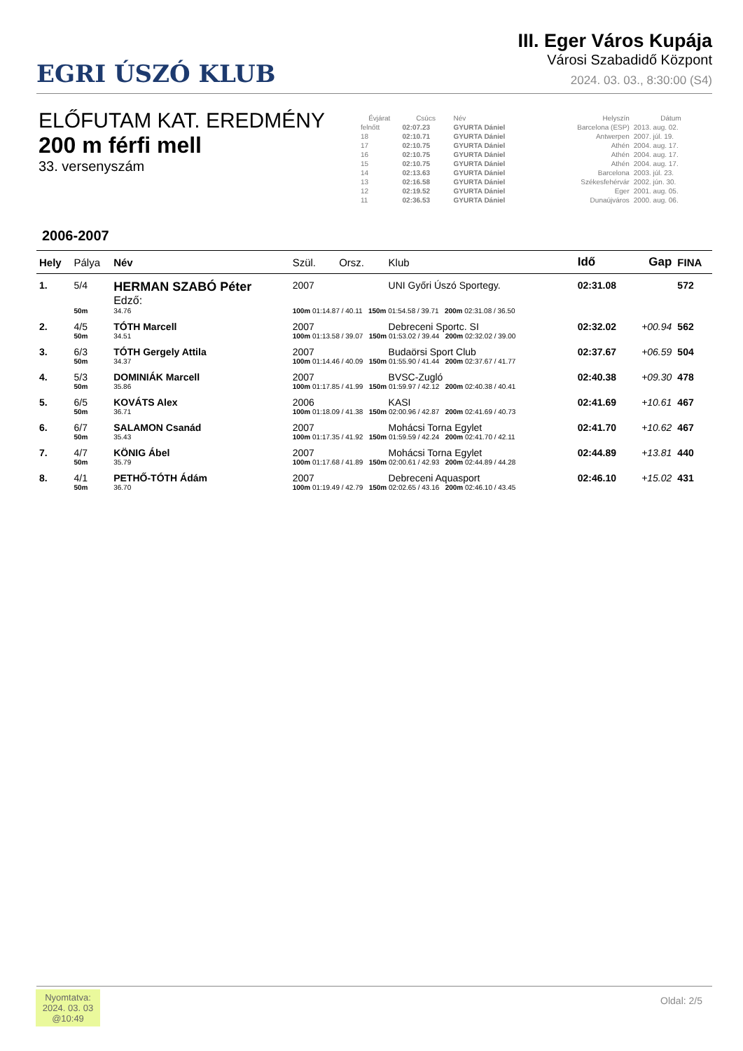EGRI ÚSZÓ KLUB
III. Eger Város Kupája
Városi Szabadidő Központ
2024. 03. 03., 8:30:00 (S4)
ELŐFUTAM KAT. EREDMÉNY
200 m férfi mell
33. versenyszám
| Évjárat | Csúcs | Név | Helyszín | Dátum |
| --- | --- | --- | --- | --- |
| felnőtt | 02:07.23 | GYURTA Dániel | Barcelona (ESP) | 2013. aug. 02. |
| 18 | 02:10.71 | GYURTA Dániel | Antwerpen | 2007. júl. 19. |
| 17 | 02:10.75 | GYURTA Dániel | Athén | 2004. aug. 17. |
| 16 | 02:10.75 | GYURTA Dániel | Athén | 2004. aug. 17. |
| 15 | 02:10.75 | GYURTA Dániel | Athén | 2004. aug. 17. |
| 14 | 02:13.63 | GYURTA Dániel | Barcelona | 2003. júl. 23. |
| 13 | 02:16.58 | GYURTA Dániel | Székesfehérvár | 2002. jún. 30. |
| 12 | 02:19.52 | GYURTA Dániel | Eger | 2001. aug. 05. |
| 11 | 02:36.53 | GYURTA Dániel | Dunaújváros | 2000. aug. 06. |
2006-2007
| Hely | Pálya | Név | | Szül. | Orsz. | Klub | Idő | Gap | FINA |
| --- | --- | --- | --- | --- | --- | --- | --- | --- | --- |
| 1. | 5/4 | HERMAN SZABÓ Péter Edző: | | 2007 | | UNI Győri Úszó Sportegy. | 02:31.08 | | 572 |
| | 50m | 34.76 | 100m 01:14.87 / 40.11 150m 01:54.58 / 39.71 200m 02:31.08 / 36.50 | | | | | | |
| 2. | 4/5 | TÓTH Marcell | | 2007 | | Debreceni Sportc. SI | 02:32.02 | +00.94 | 562 |
| | 50m | 34.51 | 100m 01:13.58 / 39.07 150m 01:53.02 / 39.44 200m 02:32.02 / 39.00 | | | | | | |
| 3. | 6/3 | TÓTH Gergely Attila | | 2007 | | Budaörsi Sport Club | 02:37.67 | +06.59 | 504 |
| | 50m | 34.37 | 100m 01:14.46 / 40.09 150m 01:55.90 / 41.44 200m 02:37.67 / 41.77 | | | | | | |
| 4. | 5/3 | DOMINIÁK Marcell | | 2007 | | BVSC-Zugló | 02:40.38 | +09.30 | 478 |
| | 50m | 35.86 | 100m 01:17.85 / 41.99 150m 01:59.97 / 42.12 200m 02:40.38 / 40.41 | | | | | | |
| 5. | 6/5 | KOVÁTS Alex | | 2006 | | KASI | 02:41.69 | +10.61 | 467 |
| | 50m | 36.71 | 100m 01:18.09 / 41.38 150m 02:00.96 / 42.87 200m 02:41.69 / 40.73 | | | | | | |
| 6. | 6/7 | SALAMON Csanád | | 2007 | | Mohácsi Torna Egylet | 02:41.70 | +10.62 | 467 |
| | 50m | 35.43 | 100m 01:17.35 / 41.92 150m 01:59.59 / 42.24 200m 02:41.70 / 42.11 | | | | | | |
| 7. | 4/7 | KÖNIG Ábel | | 2007 | | Mohácsi Torna Egylet | 02:44.89 | +13.81 | 440 |
| | 50m | 35.79 | 100m 01:17.68 / 41.89 150m 02:00.61 / 42.93 200m 02:44.89 / 44.28 | | | | | | |
| 8. | 4/1 | PETHŐ-TÓTH Ádám | | 2007 | | Debreceni Aquasport | 02:46.10 | +15.02 | 431 |
| | 50m | 36.70 | 100m 01:19.49 / 42.79 150m 02:02.65 / 43.16 200m 02:46.10 / 43.45 | | | | | | |
Nyomtatva:
2024. 03. 03
@10:49
Oldal: 2/5